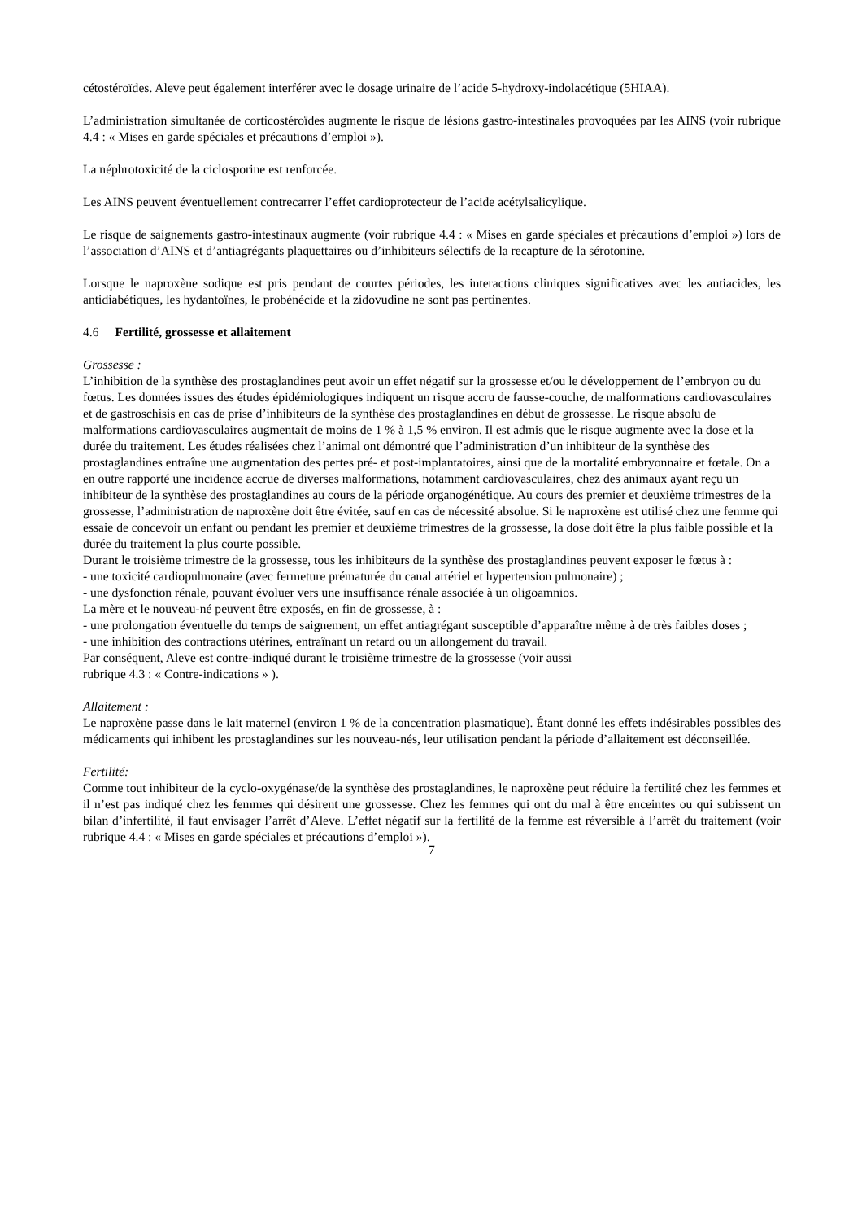cétostéroïdes. Aleve peut également interférer avec le dosage urinaire de l’acide 5-hydroxy-indolacétique (5HIAA).
L’administration simultanée de corticostéroïdes augmente le risque de lésions gastro-intestinales provoquées par les AINS (voir rubrique 4.4 : « Mises en garde spéciales et précautions d’emploi »).
La néphrotoxicité de la ciclosporine est renforcée.
Les AINS peuvent éventuellement contrecarrer l’effet cardioprotecteur de l’acide acétylsalicylique.
Le risque de saignements gastro-intestinaux augmente (voir rubrique 4.4 : « Mises en garde spéciales et précautions d’emploi ») lors de l’association d’AINS et d’antiagrégants plaquettaires ou d’inhibiteurs sélectifs de la recapture de la sérotonine.
Lorsque le naproxène sodique est pris pendant de courtes périodes, les interactions cliniques significatives avec les antiacides, les antidiabétiques, les hydantoïnes, le probénécide et la zidovudine ne sont pas pertinentes.
4.6 Fertilité, grossesse et allaitement
Grossesse :
L’inhibition de la synthèse des prostaglandines peut avoir un effet négatif sur la grossesse et/ou le développement de l’embryon ou du fœtus. Les données issues des études épidémiologiques indiquent un risque accru de fausse-couche, de malformations cardiovasculaires et de gastroschisis en cas de prise d’inhibiteurs de la synthèse des prostaglandines en début de grossesse. Le risque absolu de malformations cardiovasculaires augmentait de moins de 1 % à 1,5 % environ. Il est admis que le risque augmente avec la dose et la durée du traitement. Les études réalisées chez l’animal ont démontré que l’administration d’un inhibiteur de la synthèse des prostaglandines entraîne une augmentation des pertes pré- et post-implantatoires, ainsi que de la mortalité embryonnaire et fœtale. On a en outre rapporté une incidence accrue de diverses malformations, notamment cardiovasculaires, chez des animaux ayant reçu un inhibiteur de la synthèse des prostaglandines au cours de la période organogénétique. Au cours des premier et deuxième trimestres de la grossesse, l’administration de naproxène doit être évitée, sauf en cas de nécessité absolue. Si le naproxène est utilisé chez une femme qui essaie de concevoir un enfant ou pendant les premier et deuxième trimestres de la grossesse, la dose doit être la plus faible possible et la durée du traitement la plus courte possible.
Durant le troisième trimestre de la grossesse, tous les inhibiteurs de la synthèse des prostaglandines peuvent exposer le fœtus à :
- une toxicité cardiopulmonaire (avec fermeture prématurée du canal artériel et hypertension pulmonaire) ;
- une dysfonction rénale, pouvant évoluer vers une insuffisance rénale associée à un oligoamnios.
La mère et le nouveau-né peuvent être exposés, en fin de grossesse, à :
- une prolongation éventuelle du temps de saignement, un effet antiagrégant susceptible d’apparaître même à de très faibles doses ;
- une inhibition des contractions utérines, entraînant un retard ou un allongement du travail.
Par conséquent, Aleve est contre-indiqué durant le troisième trimestre de la grossesse (voir aussi
rubrique 4.3 : « Contre-indications » ).
Allaitement :
Le naproxène passe dans le lait maternel (environ 1 % de la concentration plasmatique). Étant donné les effets indésirables possibles des médicaments qui inhibent les prostaglandines sur les nouveau-nés, leur utilisation pendant la période d’allaitement est déconseillée.
Fertilité:
Comme tout inhibiteur de la cyclo-oxygénase/de la synthèse des prostaglandines, le naproxène peut réduire la fertilité chez les femmes et il n’est pas indiqué chez les femmes qui désirent une grossesse. Chez les femmes qui ont du mal à être enceintes ou qui subissent un bilan d’infertilité, il faut envisager l’arrêt d’Aleve. L’effet négatif sur la fertilité de la femme est réversible à l’arrêt du traitement (voir rubrique 4.4 : « Mises en garde spéciales et précautions d’emploi »).
7